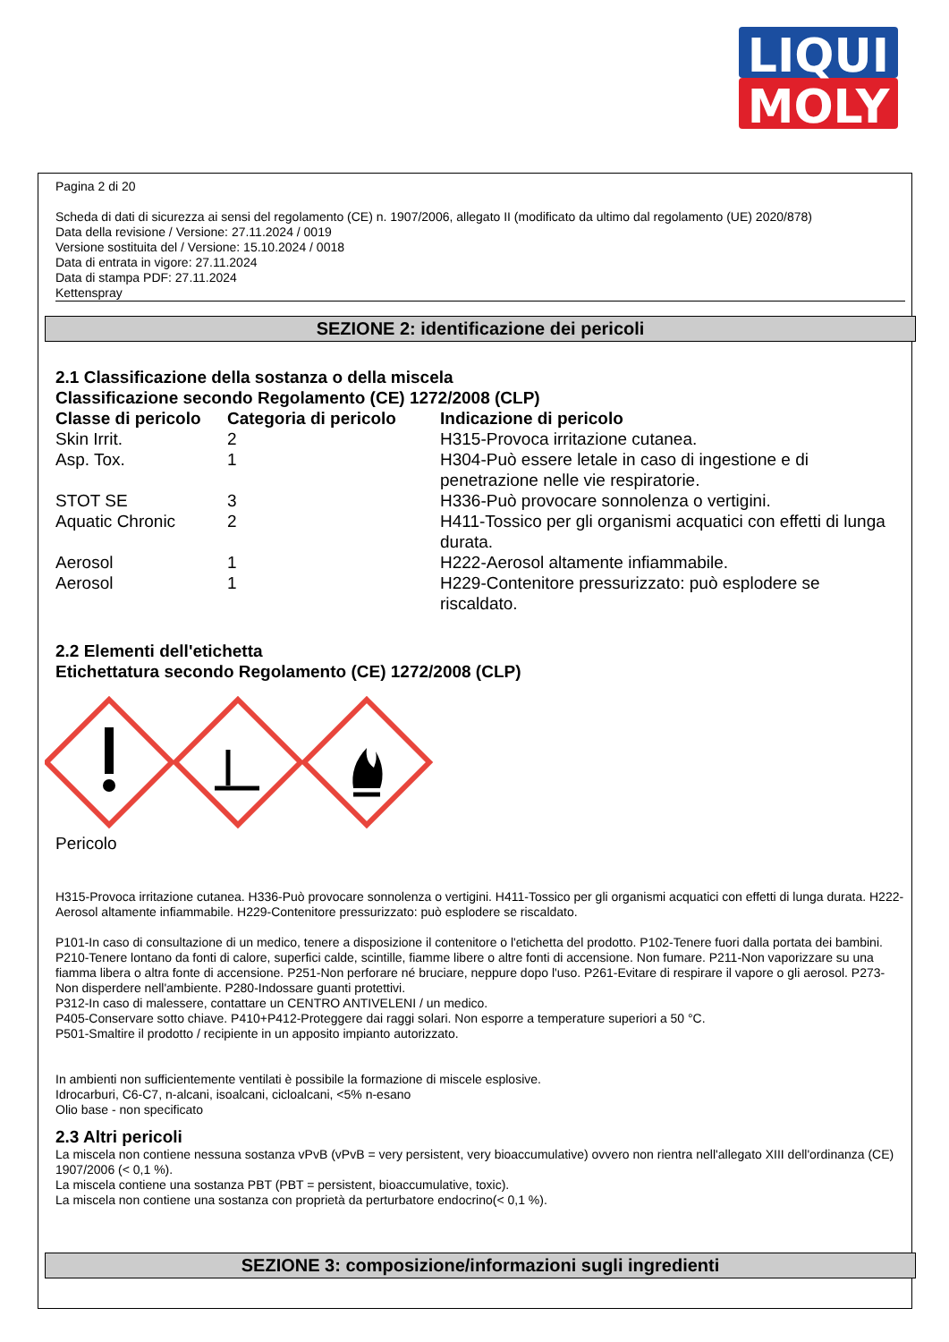LIQUI
MOLY
Pagina 2 di 20
Scheda di dati di sicurezza ai sensi del regolamento (CE) n. 1907/2006, allegato II (modificato da ultimo dal regolamento (UE) 2020/878)
Data della revisione / Versione: 27.11.2024 / 0019
Versione sostituita del / Versione: 15.10.2024 / 0018
Data di entrata in vigore: 27.11.2024
Data di stampa PDF: 27.11.2024
Kettenspray
SEZIONE 2: identificazione dei pericoli
2.1 Classificazione della sostanza o della miscela
Classificazione secondo Regolamento (CE) 1272/2008 (CLP)
| Classe di pericolo | Categoria di pericolo | Indicazione di pericolo |
| --- | --- | --- |
| Skin Irrit. | 2 | H315-Provoca irritazione cutanea. |
| Asp. Tox. | 1 | H304-Può essere letale in caso di ingestione e di penetrazione nelle vie respiratorie. |
| STOT SE | 3 | H336-Può provocare sonnolenza o vertigini. |
| Aquatic Chronic | 2 | H411-Tossico per gli organismi acquatici con effetti di lunga durata. |
| Aerosol | 1 | H222-Aerosol altamente infiammabile. |
| Aerosol | 1 | H229-Contenitore pressurizzato: può esplodere se riscaldato. |
2.2 Elementi dell'etichetta
Etichettatura secondo Regolamento (CE) 1272/2008 (CLP)
Pericolo
H315-Provoca irritazione cutanea. H336-Può provocare sonnolenza o vertigini. H411-Tossico per gli organismi acquatici con effetti di lunga durata. H222-Aerosol altamente infiammabile. H229-Contenitore pressurizzato: può esplodere se riscaldato.
P101-In caso di consultazione di un medico, tenere a disposizione il contenitore o l'etichetta del prodotto. P102-Tenere fuori dalla portata dei bambini.
P210-Tenere lontano da fonti di calore, superfici calde, scintille, fiamme libere o altre fonti di accensione. Non fumare. P211-Non vaporizzare su una fiamma libera o altra fonte di accensione. P251-Non perforare né bruciare, neppure dopo l'uso. P261-Evitare di respirare il vapore o gli aerosol. P273-Non disperdere nell'ambiente. P280-Indossare guanti protettivi.
P312-In caso di malessere, contattare un CENTRO ANTIVELENI / un medico.
P405-Conservare sotto chiave. P410+P412-Proteggere dai raggi solari. Non esporre a temperature superiori a 50 °C.
P501-Smaltire il prodotto / recipiente in un apposito impianto autorizzato.
In ambienti non sufficientemente ventilati è possibile la formazione di miscele esplosive.
Idrocarburi, C6-C7, n-alcani, isoalcani, cicloalcani, <5% n-esano
Olio base - non specificato
2.3 Altri pericoli
La miscela non contiene nessuna sostanza vPvB (vPvB = very persistent, very bioaccumulative) ovvero non rientra nell'allegato XIII dell'ordinanza (CE) 1907/2006 (< 0,1 %).
La miscela contiene una sostanza PBT (PBT = persistent, bioaccumulative, toxic).
La miscela non contiene una sostanza con proprietà da perturbatore endocrino(< 0,1 %).
SEZIONE 3: composizione/informazioni sugli ingredienti